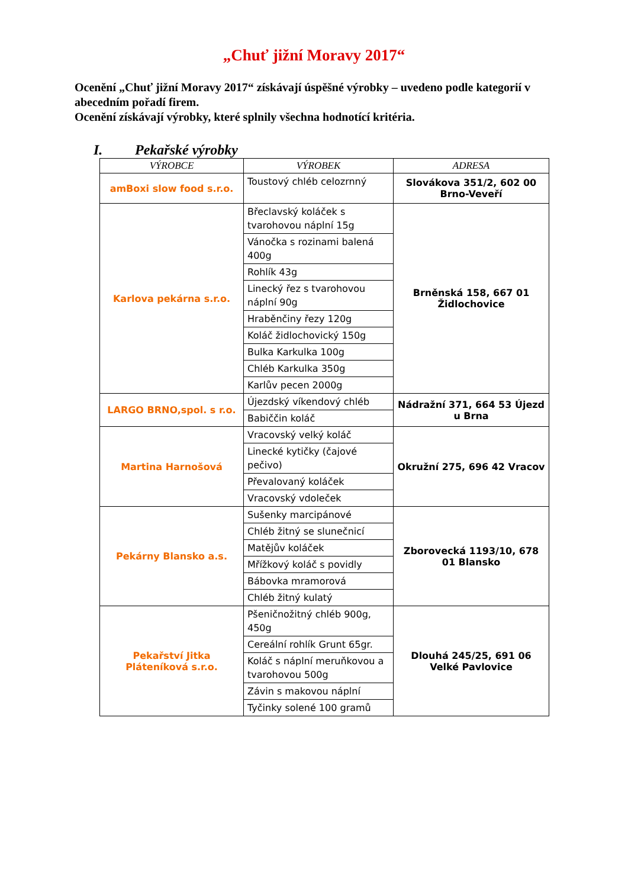„Chuť jižní Moravy 2017“
Ocenění „Chuť jižní Moravy 2017“ získávají úspěšné výrobky – uvedeno podle kategorií v abecedním pořadí firem.
Ocenění získávají výrobky, které splnily všechna hodnotící kritéria.
I. Pekařské výrobky
| VÝROBCE | VÝROBEK | ADRESA |
| --- | --- | --- |
| amBoxi slow food s.r.o. | Toustový chléb celozrnný | Slovákova 351/2, 602 00 Brno-Veveří |
| Karlova pekárna s.r.o. | Břeclavský koláček s tvarohovou náplní 15g | Brněnská 158, 667 01 Židlochovice |
| | Vánočka s rozinami balená 400g | |
| | Rohlík 43g | |
| | Linecký řez s tvarohovou náplní 90g | |
| | Hraběnčiny řezy 120g | |
| | Koláč židlochovický 150g | |
| | Bulka Karkulka 100g | |
| | Chléb Karkulka 350g | |
| | Karlův pecen 2000g | |
| LARGO BRNO,spol. s r.o. | Újezdský víkendový chléb | Nádražní 371, 664 53 Újezd u Brna |
| | Babiččin koláč | |
| Martina Harnošová | Vracovský velký koláč | Okružní 275, 696 42 Vracov |
| | Linecké kytičky (čajové pečivo) | |
| | Převalovaný koláček | |
| | Vracovský vdoleček | |
| Pekárny Blansko a.s. | Sušenky marcipánové | Zborovecká 1193/10, 678 01 Blansko |
| | Chléb žitný se slunečnicí | |
| | Matějův koláček | |
| | Mřížkový koláč s povidly | |
| | Bábovka mramorová | |
| | Chléb žitný kulatý | |
| Pekařství Jitka Pláteníková s.r.o. | Pšeničnožitný chléb 900g, 450g | Dlouhá 245/25, 691 06 Velké Pavlovice |
| | Cereální rohlík Grunt 65gr. | |
| | Koláč s náplní meruňkovou a tvarohovou 500g | |
| | Závin s makovou náplní | |
| | Tyčinky solené 100 gramů | |